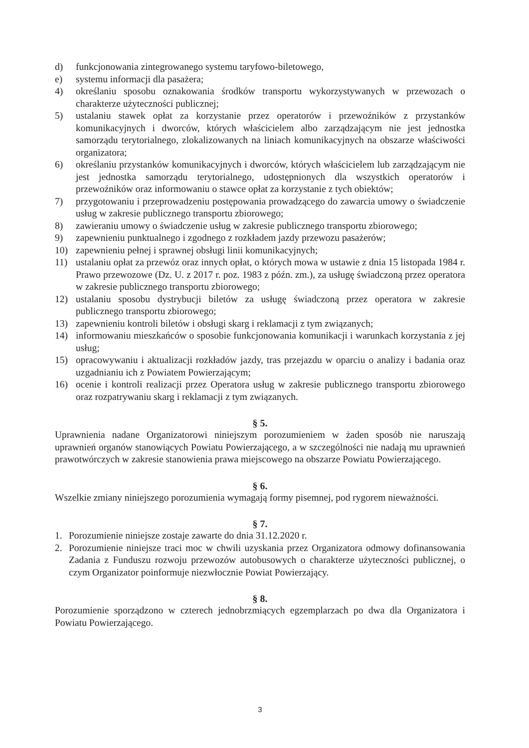d) funkcjonowania zintegrowanego systemu taryfowo-biletowego,
e) systemu informacji dla pasażera;
4) określaniu sposobu oznakowania środków transportu wykorzystywanych w przewozach o charakterze użyteczności publicznej;
5) ustalaniu stawek opłat za korzystanie przez operatorów i przewoźników z przystanków komunikacyjnych i dworców, których właścicielem albo zarządzającym nie jest jednostka samorządu terytorialnego, zlokalizowanych na liniach komunikacyjnych na obszarze właściwości organizatora;
6) określaniu przystanków komunikacyjnych i dworców, których właścicielem lub zarządzającym nie jest jednostka samorządu terytorialnego, udostępnionych dla wszystkich operatorów i przewoźników oraz informowaniu o stawce opłat za korzystanie z tych obiektów;
7) przygotowaniu i przeprowadzeniu postępowania prowadzącego do zawarcia umowy o świadczenie usług w zakresie publicznego transportu zbiorowego;
8) zawieraniu umowy o świadczenie usług w zakresie publicznego transportu zbiorowego;
9) zapewnieniu punktualnego i zgodnego z rozkładem jazdy przewozu pasażerów;
10) zapewnieniu pełnej i sprawnej obsługi linii komunikacyjnych;
11) ustalaniu opłat za przewóz oraz innych opłat, o których mowa w ustawie z dnia 15 listopada 1984 r. Prawo przewozowe (Dz. U. z 2017 r. poz. 1983 z późn. zm.), za usługę świadczoną przez operatora w zakresie publicznego transportu zbiorowego;
12) ustalaniu sposobu dystrybucji biletów za usługę świadczoną przez operatora w zakresie publicznego transportu zbiorowego;
13) zapewnieniu kontroli biletów i obsługi skarg i reklamacji z tym związanych;
14) informowaniu mieszkańców o sposobie funkcjonowania komunikacji i warunkach korzystania z jej usług;
15) opracowywaniu i aktualizacji rozkładów jazdy, tras przejazdu w oparciu o analizy i badania oraz uzgadnianiu ich z Powiatem Powierzającym;
16) ocenie i kontroli realizacji przez Operatora usług w zakresie publicznego transportu zbiorowego oraz rozpatrywaniu skarg i reklamacji z tym związanych.
§ 5.
Uprawnienia nadane Organizatorowi niniejszym porozumieniem w żaden sposób nie naruszają uprawnień organów stanowiących Powiatu Powierzającego, a w szczególności nie nadają mu uprawnień prawotwórczych w zakresie stanowienia prawa miejscowego na obszarze Powiatu Powierzającego.
§ 6.
Wszelkie zmiany niniejszego porozumienia wymagają formy pisemnej, pod rygorem nieważności.
§ 7.
1. Porozumienie niniejsze zostaje zawarte do dnia 31.12.2020 r.
2. Porozumienie niniejsze traci moc w chwili uzyskania przez Organizatora odmowy dofinansowania Zadania z Funduszu rozwoju przewozów autobusowych o charakterze użyteczności publicznej, o czym Organizator poinformuje niezwłocznie Powiat Powierzający.
§ 8.
Porozumienie sporządzono w czterech jednobrzmiących egzemplarzach po dwa dla Organizatora i Powiatu Powierzającego.
3